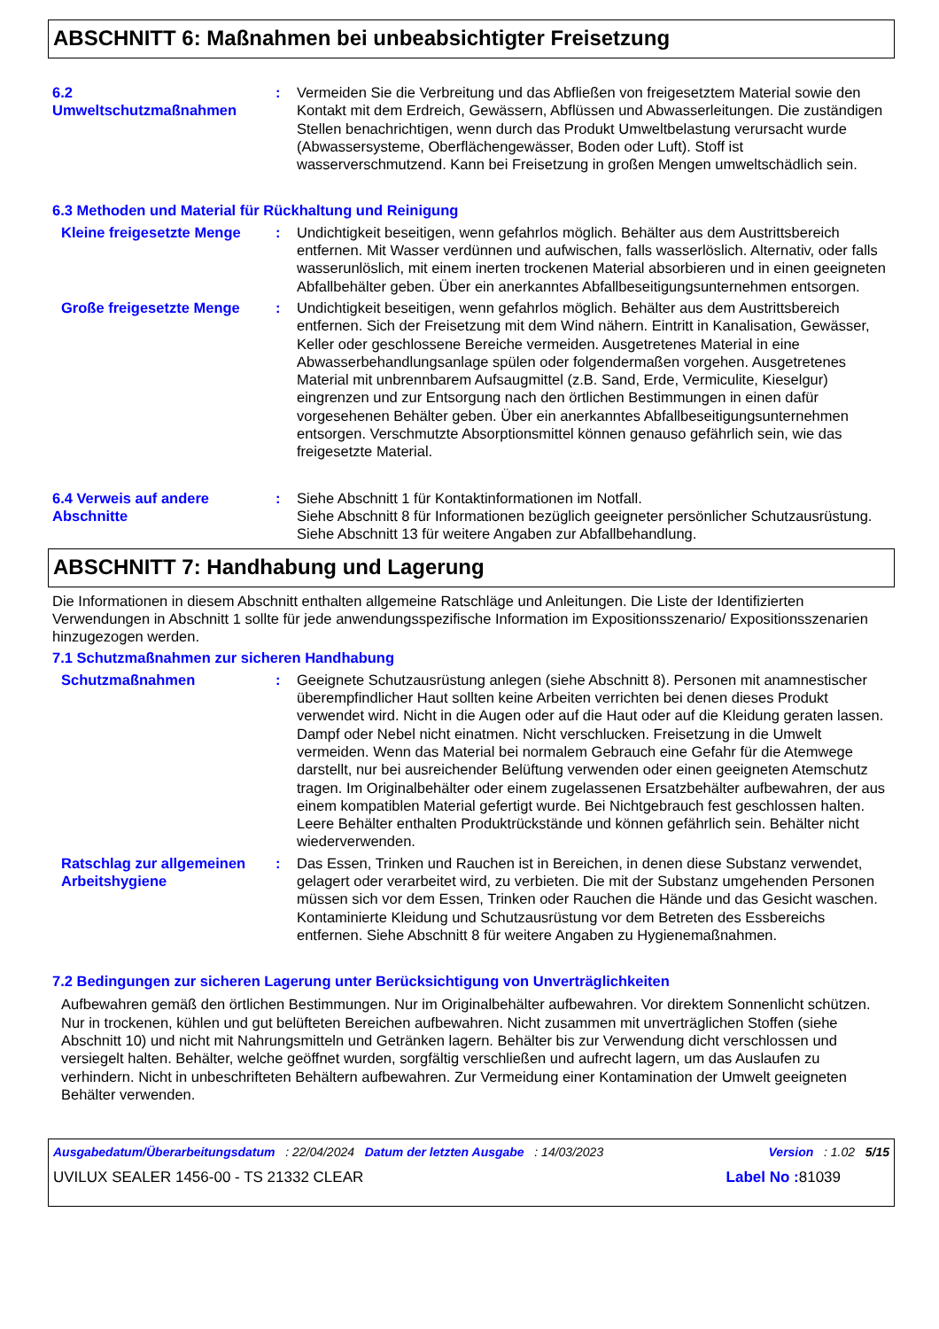ABSCHNITT 6: Maßnahmen bei unbeabsichtigter Freisetzung
6.2
Umweltschutzmaßnahmen
: Vermeiden Sie die Verbreitung und das Abfließen von freigesetztem Material sowie den Kontakt mit dem Erdreich, Gewässern, Abflüssen und Abwasserleitungen. Die zuständigen Stellen benachrichtigen, wenn durch das Produkt Umweltbelastung verursacht wurde (Abwassersysteme, Oberflächengewässer, Boden oder Luft). Stoff ist wasserverschmutzend. Kann bei Freisetzung in großen Mengen umweltschädlich sein.
6.3 Methoden und Material für Rückhaltung und Reinigung
Kleine freigesetzte Menge
: Undichtigkeit beseitigen, wenn gefahrlos möglich. Behälter aus dem Austrittsbereich entfernen. Mit Wasser verdünnen und aufwischen, falls wasserlöslich. Alternativ, oder falls wasserunlöslich, mit einem inerten trockenen Material absorbieren und in einen geeigneten Abfallbehälter geben. Über ein anerkanntes Abfallbeseitigungsunternehmen entsorgen.
Große freigesetzte Menge : Undichtigkeit beseitigen, wenn gefahrlos möglich. Behälter aus dem Austrittsbereich entfernen. Sich der Freisetzung mit dem Wind nähern. Eintritt in Kanalisation, Gewässer, Keller oder geschlossene Bereiche vermeiden. Ausgetretenes Material in eine Abwasserbehandlungsanlage spülen oder folgendermaßen vorgehen. Ausgetretenes Material mit unbrennbarem Aufsaugmittel (z.B. Sand, Erde, Vermiculite, Kieselgur) eingrenzen und zur Entsorgung nach den örtlichen Bestimmungen in einen dafür vorgesehenen Behälter geben. Über ein anerkanntes Abfallbeseitigungsunternehmen entsorgen. Verschmutzte Absorptionsmittel können genauso gefährlich sein, wie das freigesetzte Material.
6.4 Verweis auf andere Abschnitte
: Siehe Abschnitt 1 für Kontaktinformationen im Notfall.
Siehe Abschnitt 8 für Informationen bezüglich geeigneter persönlicher Schutzausrüstung.
Siehe Abschnitt 13 für weitere Angaben zur Abfallbehandlung.
ABSCHNITT 7: Handhabung und Lagerung
Die Informationen in diesem Abschnitt enthalten allgemeine Ratschläge und Anleitungen. Die Liste der Identifizierten Verwendungen in Abschnitt 1 sollte für jede anwendungsspezifische Information im Expositionsszenario/ Expositionsszenarien hinzugezogen werden.
7.1 Schutzmaßnahmen zur sicheren Handhabung
Schutzmaßnahmen : Geeignete Schutzausrüstung anlegen (siehe Abschnitt 8). Personen mit anamnestischer überempfindlicher Haut sollten keine Arbeiten verrichten bei denen dieses Produkt verwendet wird. Nicht in die Augen oder auf die Haut oder auf die Kleidung geraten lassen. Dampf oder Nebel nicht einatmen. Nicht verschlucken. Freisetzung in die Umwelt vermeiden. Wenn das Material bei normalem Gebrauch eine Gefahr für die Atemwege darstellt, nur bei ausreichender Belüftung verwenden oder einen geeigneten Atemschutz tragen. Im Originalbehälter oder einem zugelassenen Ersatzbehälter aufbewahren, der aus einem kompatiblen Material gefertigt wurde. Bei Nichtgebrauch fest geschlossen halten. Leere Behälter enthalten Produktrückstände und können gefährlich sein. Behälter nicht wiederverwenden.
Ratschlag zur allgemeinen Arbeitshygiene
: Das Essen, Trinken und Rauchen ist in Bereichen, in denen diese Substanz verwendet, gelagert oder verarbeitet wird, zu verbieten. Die mit der Substanz umgehenden Personen müssen sich vor dem Essen, Trinken oder Rauchen die Hände und das Gesicht waschen. Kontaminierte Kleidung und Schutzausrüstung vor dem Betreten des Essbereichs entfernen. Siehe Abschnitt 8 für weitere Angaben zu Hygienemaßnahmen.
7.2 Bedingungen zur sicheren Lagerung unter Berücksichtigung von Unverträglichkeiten
Aufbewahren gemäß den örtlichen Bestimmungen. Nur im Originalbehälter aufbewahren. Vor direktem Sonnenlicht schützen. Nur in trockenen, kühlen und gut belüfteten Bereichen aufbewahren. Nicht zusammen mit unverträglichen Stoffen (siehe Abschnitt 10) und nicht mit Nahrungsmitteln und Getränken lagern. Behälter bis zur Verwendung dicht verschlossen und versiegelt halten. Behälter, welche geöffnet wurden, sorgfältig verschließen und aufrecht lagern, um das Auslaufen zu verhindern. Nicht in unbeschrifteten Behältern aufbewahren. Zur Vermeidung einer Kontamination der Umwelt geeigneten Behälter verwenden.
Ausgabedatum/Überarbeitungsdatum : 22/04/2024 Datum der letzten Ausgabe : 14/03/2023 Version : 1.02 5/15
UVILUX SEALER 1456-00 - TS 21332 CLEAR Label No : 81039